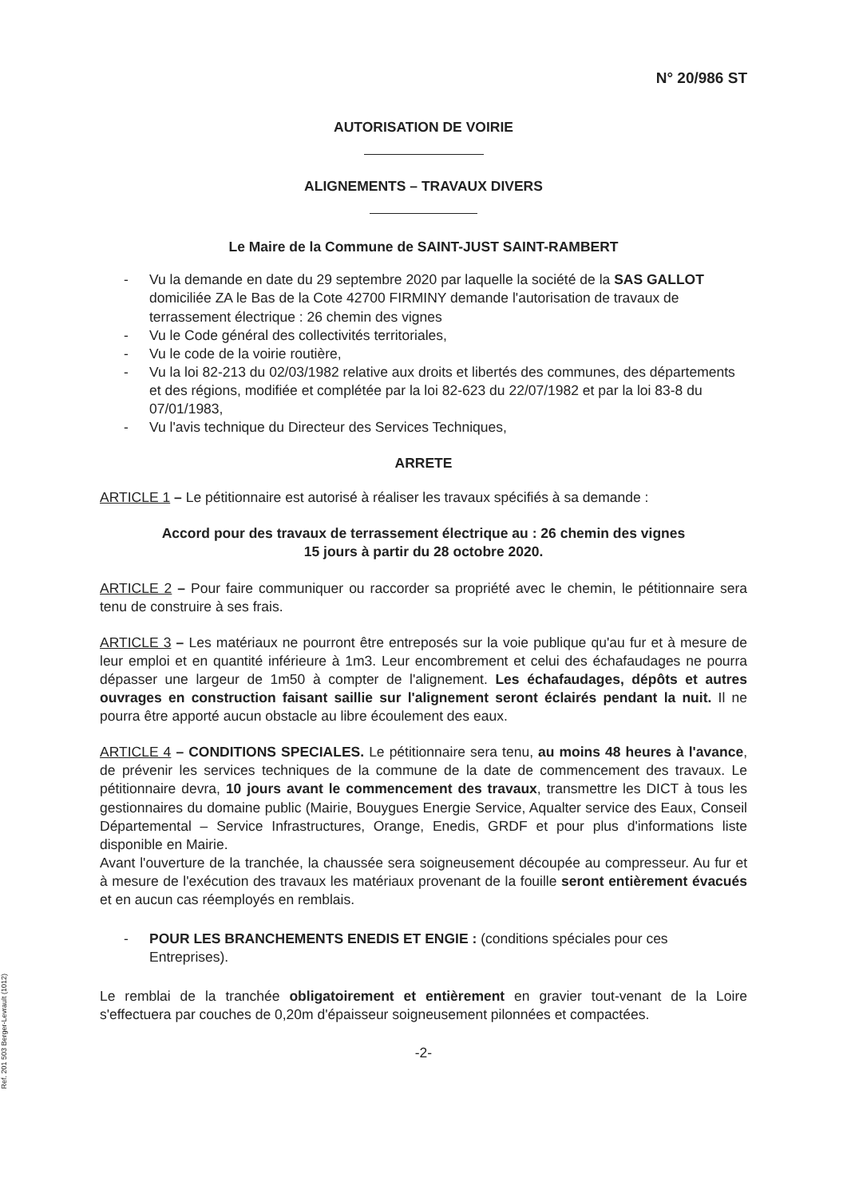N° 20/986 ST
AUTORISATION DE VOIRIE
ALIGNEMENTS – TRAVAUX DIVERS
Le Maire de la Commune de SAINT-JUST SAINT-RAMBERT
- Vu la demande en date du 29 septembre 2020 par laquelle la société de la SAS GALLOT domiciliée ZA le Bas de la Cote 42700 FIRMINY demande l'autorisation de travaux de terrassement électrique : 26 chemin des vignes
- Vu le Code général des collectivités territoriales,
- Vu le code de la voirie routière,
- Vu la loi 82-213 du 02/03/1982 relative aux droits et libertés des communes, des départements et des régions, modifiée et complétée par la loi 82-623 du 22/07/1982 et par la loi 83-8 du 07/01/1983,
- Vu l'avis technique du Directeur des Services Techniques,
ARRETE
ARTICLE 1 – Le pétitionnaire est autorisé à réaliser les travaux spécifiés à sa demande :
Accord pour des travaux de terrassement électrique au : 26 chemin des vignes
15 jours à partir du 28 octobre 2020.
ARTICLE 2 – Pour faire communiquer ou raccorder sa propriété avec le chemin, le pétitionnaire sera tenu de construire à ses frais.
ARTICLE 3 – Les matériaux ne pourront être entreposés sur la voie publique qu'au fur et à mesure de leur emploi et en quantité inférieure à 1m3. Leur encombrement et celui des échafaudages ne pourra dépasser une largeur de 1m50 à compter de l'alignement. Les échafaudages, dépôts et autres ouvrages en construction faisant saillie sur l'alignement seront éclairés pendant la nuit. Il ne pourra être apporté aucun obstacle au libre écoulement des eaux.
ARTICLE 4 – CONDITIONS SPECIALES. Le pétitionnaire sera tenu, au moins 48 heures à l'avance, de prévenir les services techniques de la commune de la date de commencement des travaux. Le pétitionnaire devra, 10 jours avant le commencement des travaux, transmettre les DICT à tous les gestionnaires du domaine public (Mairie, Bouygues Energie Service, Aqualter service des Eaux, Conseil Départemental – Service Infrastructures, Orange, Enedis, GRDF et pour plus d'informations liste disponible en Mairie.
Avant l'ouverture de la tranchée, la chaussée sera soigneusement découpée au compresseur. Au fur et à mesure de l'exécution des travaux les matériaux provenant de la fouille seront entièrement évacués et en aucun cas réemployés en remblais.
- POUR LES BRANCHEMENTS ENEDIS ET ENGIE : (conditions spéciales pour ces Entreprises).
Le remblai de la tranchée obligatoirement et entièrement en gravier tout-venant de la Loire s'effectuera par couches de 0,20m d'épaisseur soigneusement pilonnées et compactées.
-2-
Ref. 201 503 Berger-Levrault (1012)